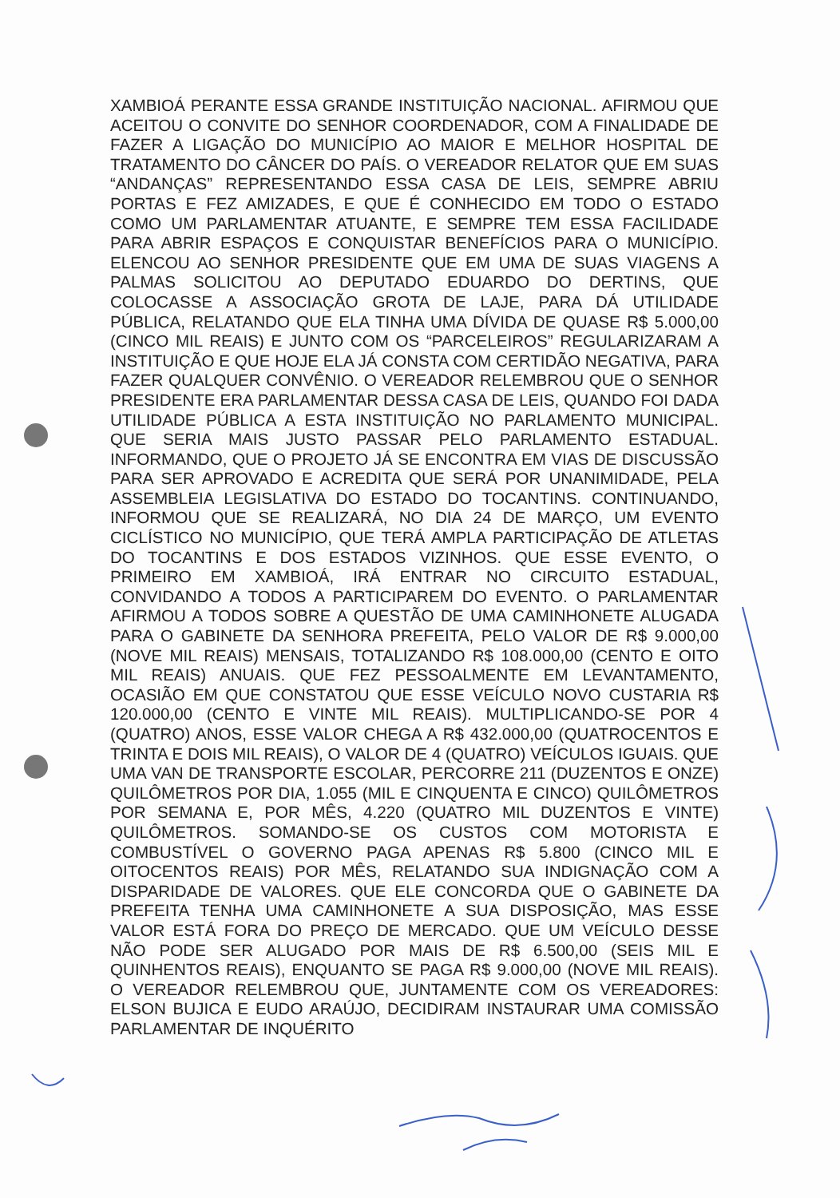XAMBIOÁ PERANTE ESSA GRANDE INSTITUIÇÃO NACIONAL. AFIRMOU QUE ACEITOU O CONVITE DO SENHOR COORDENADOR, COM A FINALIDADE DE FAZER A LIGAÇÃO DO MUNICÍPIO AO MAIOR E MELHOR HOSPITAL DE TRATAMENTO DO CÂNCER DO PAÍS. O VEREADOR RELATOR QUE EM SUAS “ANDANÇAS” REPRESENTANDO ESSA CASA DE LEIS, SEMPRE ABRIU PORTAS E FEZ AMIZADES, E QUE É CONHECIDO EM TODO O ESTADO COMO UM PARLAMENTAR ATUANTE, E SEMPRE TEM ESSA FACILIDADE PARA ABRIR ESPAÇOS E CONQUISTAR BENEFÍCIOS PARA O MUNICÍPIO. ELENCOU AO SENHOR PRESIDENTE QUE EM UMA DE SUAS VIAGENS A PALMAS SOLICITOU AO DEPUTADO EDUARDO DO DERTINS, QUE COLOCASSE A ASSOCIAÇÃO GROTA DE LAJE, PARA DÁ UTILIDADE PÚBLICA, RELATANDO QUE ELA TINHA UMA DÍVIDA DE QUASE R$ 5.000,00 (CINCO MIL REAIS) E JUNTO COM OS “PARCELEIROS” REGULARIZARAM A INSTITUIÇÃO E QUE HOJE ELA JÁ CONSTA COM CERTIDÃO NEGATIVA, PARA FAZER QUALQUER CONVÊNIO. O VEREADOR RELEMBROU QUE O SENHOR PRESIDENTE ERA PARLAMENTAR DESSA CASA DE LEIS, QUANDO FOI DADA UTILIDADE PÚBLICA A ESTA INSTITUIÇÃO NO PARLAMENTO MUNICIPAL. QUE SERIA MAIS JUSTO PASSAR PELO PARLAMENTO ESTADUAL. INFORMANDO, QUE O PROJETO JÁ SE ENCONTRA EM VIAS DE DISCUSSÃO PARA SER APROVADO E ACREDITA QUE SERÁ POR UNANIMIDADE, PELA ASSEMBLEIA LEGISLATIVA DO ESTADO DO TOCANTINS. CONTINUANDO, INFORMOU QUE SE REALIZARÁ, NO DIA 24 DE MARÇO, UM EVENTO CICLÍSTICO NO MUNICÍPIO, QUE TERÁ AMPLA PARTICIPAÇÃO DE ATLETAS DO TOCANTINS E DOS ESTADOS VIZINHOS. QUE ESSE EVENTO, O PRIMEIRO EM XAMBIOÁ, IRÁ ENTRAR NO CIRCUITO ESTADUAL, CONVIDANDO A TODOS A PARTICIPAREM DO EVENTO. O PARLAMENTAR AFIRMOU A TODOS SOBRE A QUESTÃO DE UMA CAMINHONETE ALUGADA PARA O GABINETE DA SENHORA PREFEITA, PELO VALOR DE R$ 9.000,00 (NOVE MIL REAIS) MENSAIS, TOTALIZANDO R$ 108.000,00 (CENTO E OITO MIL REAIS) ANUAIS. QUE FEZ PESSOALMENTE EM LEVANTAMENTO, OCASIÃO EM QUE CONSTATOU QUE ESSE VEÍCULO NOVO CUSTARIA R$ 120.000,00 (CENTO E VINTE MIL REAIS). MULTIPLICANDO-SE POR 4 (QUATRO) ANOS, ESSE VALOR CHEGA A R$ 432.000,00 (QUATROCENTOS E TRINTA E DOIS MIL REAIS), O VALOR DE 4 (QUATRO) VEÍCULOS IGUAIS. QUE UMA VAN DE TRANSPORTE ESCOLAR, PERCORRE 211 (DUZENTOS E ONZE) QUILÔMETROS POR DIA, 1.055 (MIL E CINQUENTA E CINCO) QUILÔMETROS POR SEMANA E, POR MÊS, 4.220 (QUATRO MIL DUZENTOS E VINTE) QUILÔMETROS. SOMANDO-SE OS CUSTOS COM MOTORISTA E COMBUSTÍVEL O GOVERNO PAGA APENAS R$ 5.800 (CINCO MIL E OITOCENTOS REAIS) POR MÊS, RELATANDO SUA INDIGNAÇÃO COM A DISPARIDADE DE VALORES. QUE ELE CONCORDA QUE O GABINETE DA PREFEITA TENHA UMA CAMINHONETE A SUA DISPOSIÇÃO, MAS ESSE VALOR ESTÁ FORA DO PREÇO DE MERCADO. QUE UM VEÍCULO DESSE NÃO PODE SER ALUGADO POR MAIS DE R$ 6.500,00 (SEIS MIL E QUINHENTOS REAIS), ENQUANTO SE PAGA R$ 9.000,00 (NOVE MIL REAIS). O VEREADOR RELEMBROU QUE, JUNTAMENTE COM OS VEREADORES: ELSON BUJICA E EUDO ARAÚJO, DECIDIRAM INSTAURAR UMA COMISSÃO PARLAMENTAR DE INQUÉRITO